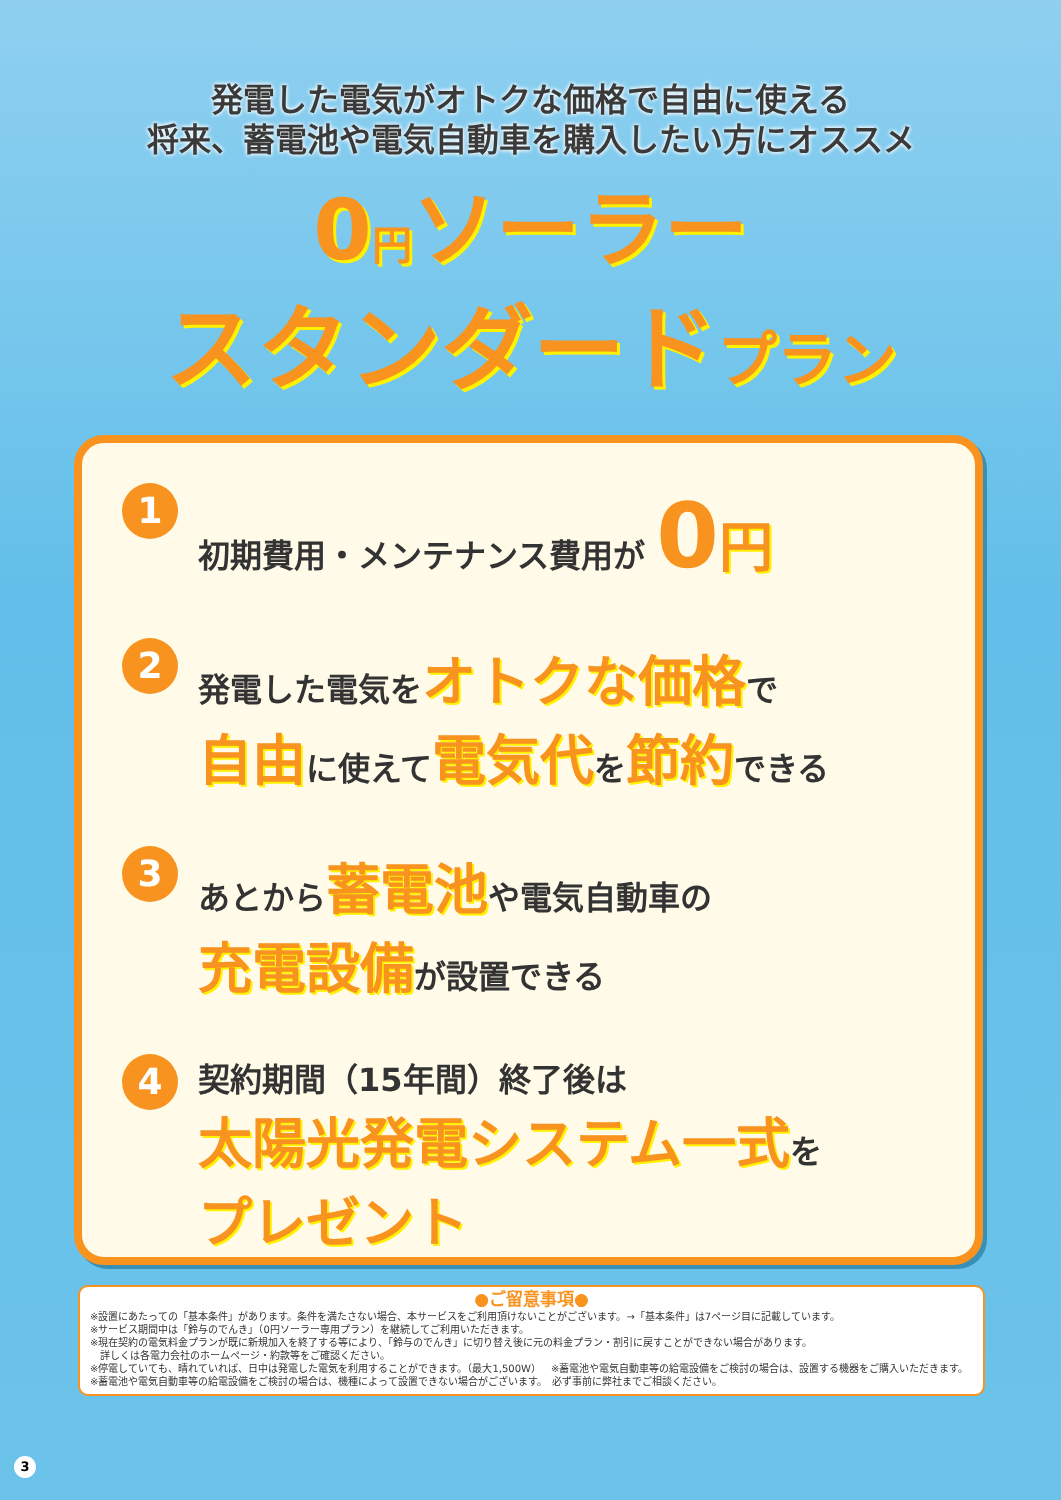発電した電気がオトクな価格で自由に使える
将来、蓄電池や電気自動車を購入したい方にオススメ
0円ソーラー
スタンダードプラン
1
初期費用・メンテナンス費用が 0 円
2
発電した電気をオトクな価格で
自由に使えて電気代を節約できる
3
あとから蓄電池や電気自動車の
充電設備が設置できる
4
契約期間（15年間）終了後は
太陽光発電システム一式を
プレゼント
●ご留意事項●
※設置にあたっての「基本条件」があります。条件を満たさない場合、本サービスをご利用頂けないことがございます。→「基本条件」は7ページ目に記載しています。
※サービス期間中は「鈴与のでんき」（0円ソーラー専用プラン）を継続してご利用いただきます。
※現在契約の電気料金プランが既に新規加入を終了する等により、「鈴与のでんき」に切り替え後に元の料金プラン・割引に戻すことができない場合があります。
　詳しくは各電力会社のホームページ・約款等をご確認ください。
※停電していても、晴れていれば、日中は発電した電気を利用することができます。（最大1,500W）　※蓄電池や電気自動車等の給電設備をご検討の場合は、設置する機器をご購入いただきます。
※蓄電池や電気自動車等の給電設備をご検討の場合は、機種によって設置できない場合がございます。　必ず事前に弊社までご相談ください。
3